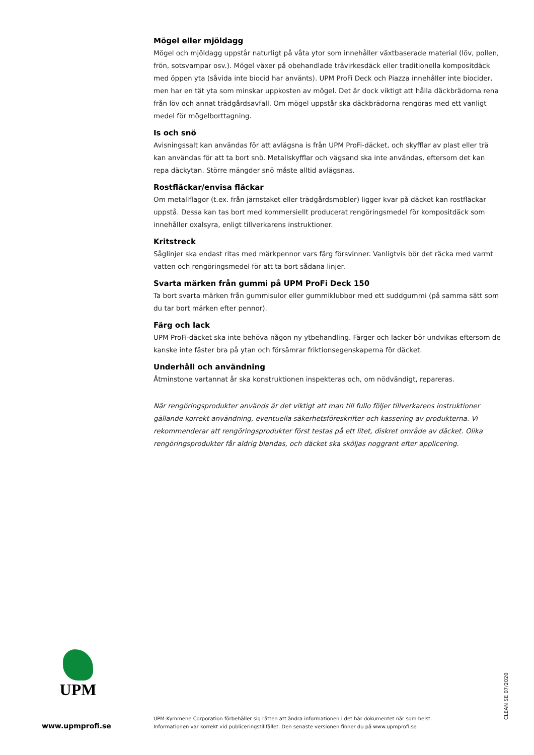Mögel eller mjöldagg
Mögel och mjöldagg uppstår naturligt på våta ytor som innehåller växtbaserade material (löv, pollen, frön, sotsvampar osv.). Mögel växer på obehandlade trävirkesdäck eller traditionella kompositdäck med öppen yta (såvida inte biocid har använts). UPM ProFi Deck och Piazza innehåller inte biocider, men har en tät yta som minskar uppkosten av mögel. Det är dock viktigt att hålla däckbrädorna rena från löv och annat trädgårdsavfall. Om mögel uppstår ska däckbrädorna rengöras med ett vanligt medel för mögelborttagning.
Is och snö
Avisningssalt kan användas för att avlägsna is från UPM ProFi-däcket, och skyfflar av plast eller trä kan användas för att ta bort snö. Metallskyfflar och vägsand ska inte användas, eftersom det kan repa däckytan. Större mängder snö måste alltid avlägsnas.
Rostfläckar/envisa fläckar
Om metallflagor (t.ex. från järnstaket eller trädgårdsmöbler) ligger kvar på däcket kan rostfläckar uppstå. Dessa kan tas bort med kommersiellt producerat rengöringsmedel för kompositdäck som innehåller oxalsyra, enligt tillverkarens instruktioner.
Kritstreck
Såglinjer ska endast ritas med märkpennor vars färg försvinner. Vanligtvis bör det räcka med varmt vatten och rengöringsmedel för att ta bort sådana linjer.
Svarta märken från gummi på UPM ProFi Deck 150
Ta bort svarta märken från gummisulor eller gummiklubbor med ett suddgummi (på samma sätt som du tar bort märken efter pennor).
Färg och lack
UPM ProFi-däcket ska inte behöva någon ny ytbehandling. Färger och lacker bör undvikas eftersom de kanske inte fäster bra på ytan och försämrar friktionsegenskaperna för däcket.
Underhåll och användning
Åtminstone vartannat år ska konstruktionen inspekteras och, om nödvändigt, repareras.
När rengöringsprodukter används är det viktigt att man till fullo följer tillverkarens instruktioner gällande korrekt användning, eventuella säkerhetsföreskrifter och kassering av produkterna. Vi rekommenderar att rengöringsprodukter först testas på ett litet, diskret område av däcket. Olika rengöringsprodukter får aldrig blandas, och däcket ska sköljas noggrant efter applicering.
UPM
www.upmprofi.se
UPM-Kymmene Corporation förbehåller sig rätten att ändra informationen i det här dokumentet när som helst.
Informationen var korrekt vid publiceringstillfället. Den senaste versionen finner du på www.upmprofi.se
CLEAN SE 07/2020